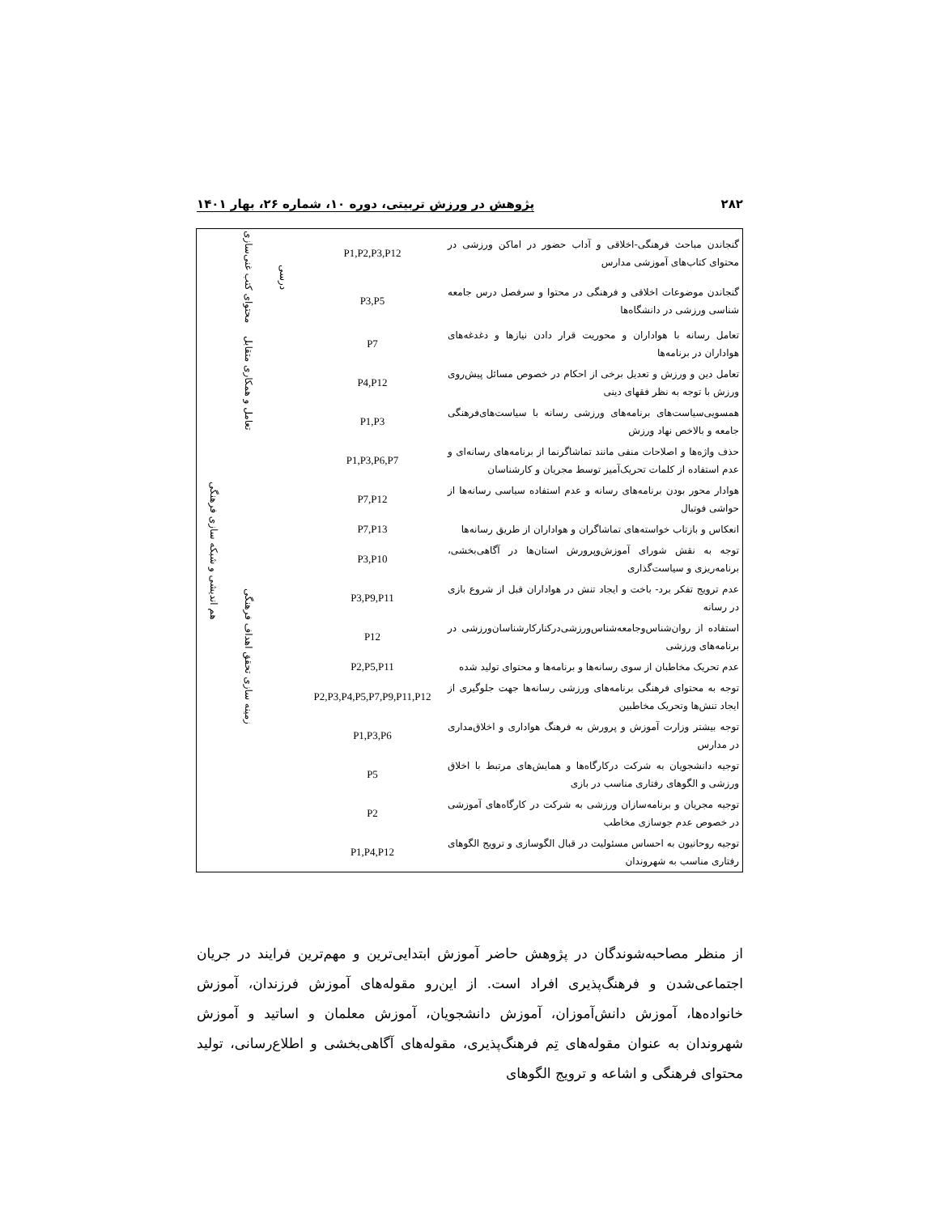۲۸۲ پژوهش در ورزش تربیتی، دوره ۱۰، شماره ۲۶، بهار ۱۴۰۱
| گنجاندن مباحث فرهنگی-اخلاقی و آداب حضور در اماکن ورزشی در محتوای کتاب‌های آموزشی مدارس | P1,P2,P3,P12 | درسی | محتوای کتب غنی‌سازی | هم اندیشی و شبکه سازی فرهنگی |
| گنجاندن موضوعات اخلاقی و فرهنگی در محتوا و سرفصل درس جامعه شناسی ورزشی در دانشگاه‌ها | P3,P5 | | | |
| تعامل رسانه با هواداران و محوریت قرار دادن نیازها و دغدغه‌های هواداران در برنامه‌ها | P7 | | تعامل و همکاری متقابل | |
| تعامل دین و ورزش و تعدیل برخی از احکام در خصوص مسائل پیش‌روی ورزش با توجه به نظر فقهای دینی | P4,P12 | | | |
| همسویی‌سیاست‌های برنامه‌های ورزشی رسانه با سیاست‌های‌فرهنگی جامعه و بالاخص نهاد ورزش | P1,P3 | | | |
| حذف واژه‌ها و اصلاحات منفی مانند تماشاگرنما از برنامه‌های رسانه‌ای و عدم استفاده از کلمات تحریک‌آمیز توسط مجریان و کارشناسان | P1,P3,P6,P7 | | زمینه سازی تحقق اهداف فرهنگی | |
| هوادار محور بودن برنامه‌های رسانه و عدم استفاده سیاسی رسانه‌ها از حواشی فوتبال | P7,P12 | | | |
| انعکاس و بازتاب خواسته‌های تماشاگران و هواداران از طریق رسانه‌ها | P7,P13 | | | |
| توجه به نقش شورای آموزش‌وپرورش استان‌ها در آگاهی‌بخشی، برنامه‌ریزی و سیاست‌گذاری | P3,P10 | | | |
| عدم ترویج تفکر برد- باخت و ایجاد تنش در هواداران قبل از شروع بازی در رسانه | P3,P9,P11 | | | |
| استفاده از روان‌شناس‌وجامعه‌شناس‌ورزشی‌درکنارکارشناسان‌ورزشی در برنامه‌های ورزشی | P12 | | | |
| عدم تحریک مخاطبان از سوی رسانه‌ها و برنامه‌ها و محتوای تولید شده | P2,P5,P11 | | | |
| توجه به محتوای فرهنگی برنامه‌های ورزشی رسانه‌ها جهت جلوگیری از ایجاد تنش‌ها وتحریک مخاطبین | P2,P3,P4,P5,P7,P9,P11,P12 | | | |
| توجه بیشتر وزارت آموزش و پرورش به فرهنگ هواداری و اخلاق‌مداری در مدارس | P1,P3,P6 | | | |
| توجیه دانشجویان به شرکت درکارگاه‌ها و همایش‌های مرتبط با اخلاق ورزشی و الگوهای رفتاری مناسب در بازی | P5 | | | |
| توجیه مجریان و برنامه‌سازان ورزشی به شرکت در کارگاه‌های آموزشی در خصوص عدم جوسازی مخاطب | P2 | | | |
| توجیه روحانیون به احساس مسئولیت در قبال الگوسازی و ترویج الگوهای رفتاری مناسب به شهروندان | P1,P4,P12 | | | |
از منظر مصاحبه‌شوندگان در پژوهش حاضر آموزش ابتدایی‌ترین و مهم‌ترین فرایند در جریان اجتماعی‌شدن و فرهنگ‌پذیری افراد است. از این‌رو مقوله‌های آموزش فرزندان، آموزش خانواده‌ها، آموزش دانش‌آموزان، آموزش دانشجویان، آموزش معلمان و اساتید و آموزش شهروندان به عنوان مقوله‌های تِم فرهنگ‌پذیری، مقوله‌های آگاهی‌بخشی و اطلاع‌رسانی، تولید محتوای فرهنگی و اشاعه و ترویج الگوهای